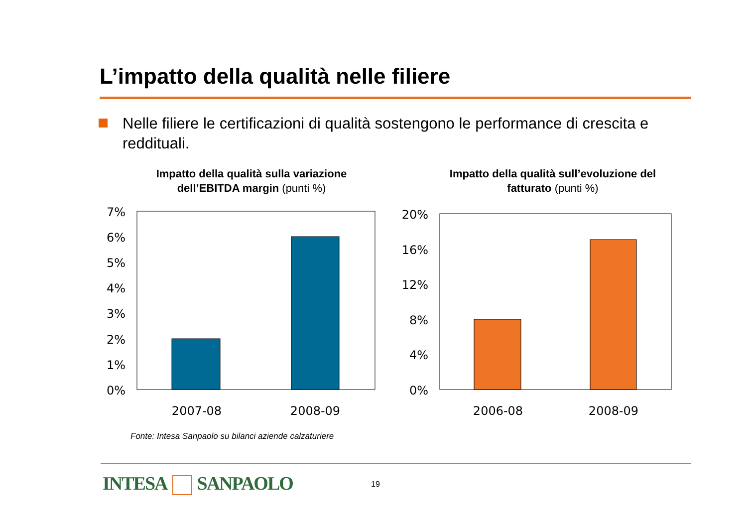L’impatto della qualità nelle filiere
Nelle filiere le certificazioni di qualità sostengono le performance di crescita e reddituali.
Impatto della qualità sulla variazione dell’EBITDA margin (punti %)
Impatto della qualità sull’evoluzione del fatturato (punti %)
7%
6%
5%
4%
3%
2%
1%
0%
2007-08
2008-09
20%
16%
12%
8%
4%
0%
2006-08
2008-09
Fonte: Intesa Sanpaolo su bilanci aziende calzaturiere
INTESA SANPAOLO 19